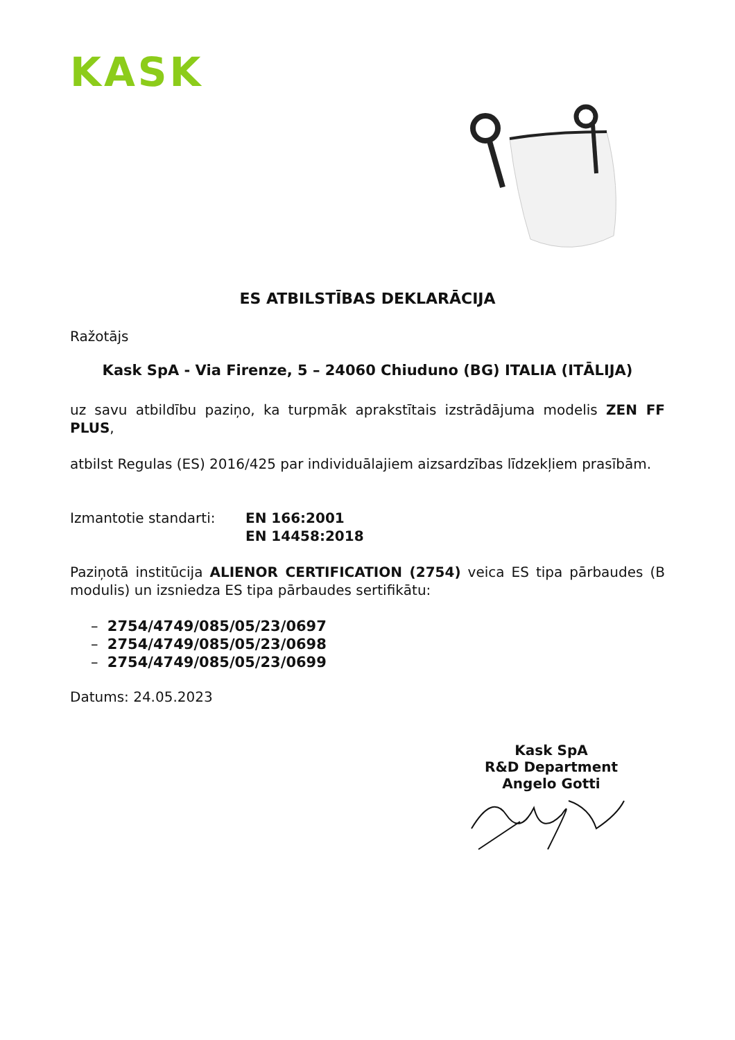KASK
ES ATBILSTĪBAS DEKLARĀCIJA
Ražotājs
Kask SpA - Via Firenze, 5 – 24060 Chiuduno (BG) ITALIA (ITĀLIJA)
uz savu atbildību paziņo, ka turpmāk aprakstītais izstrādājuma modelis ZEN FF PLUS,
atbilst Regulas (ES) 2016/425 par individuālajiem aizsardzības līdzekļiem prasībām.
Izmantotie standarti: EN 166:2001
EN 14458:2018
Paziņotā institūcija ALIENOR CERTIFICATION (2754) veica ES tipa pārbaudes (B modulis) un izsniedza ES tipa pārbaudes sertifikātu:
– 2754/4749/085/05/23/0697
– 2754/4749/085/05/23/0698
– 2754/4749/085/05/23/0699
Datums: 24.05.2023
Kask SpA
R&D Department
Angelo Gotti